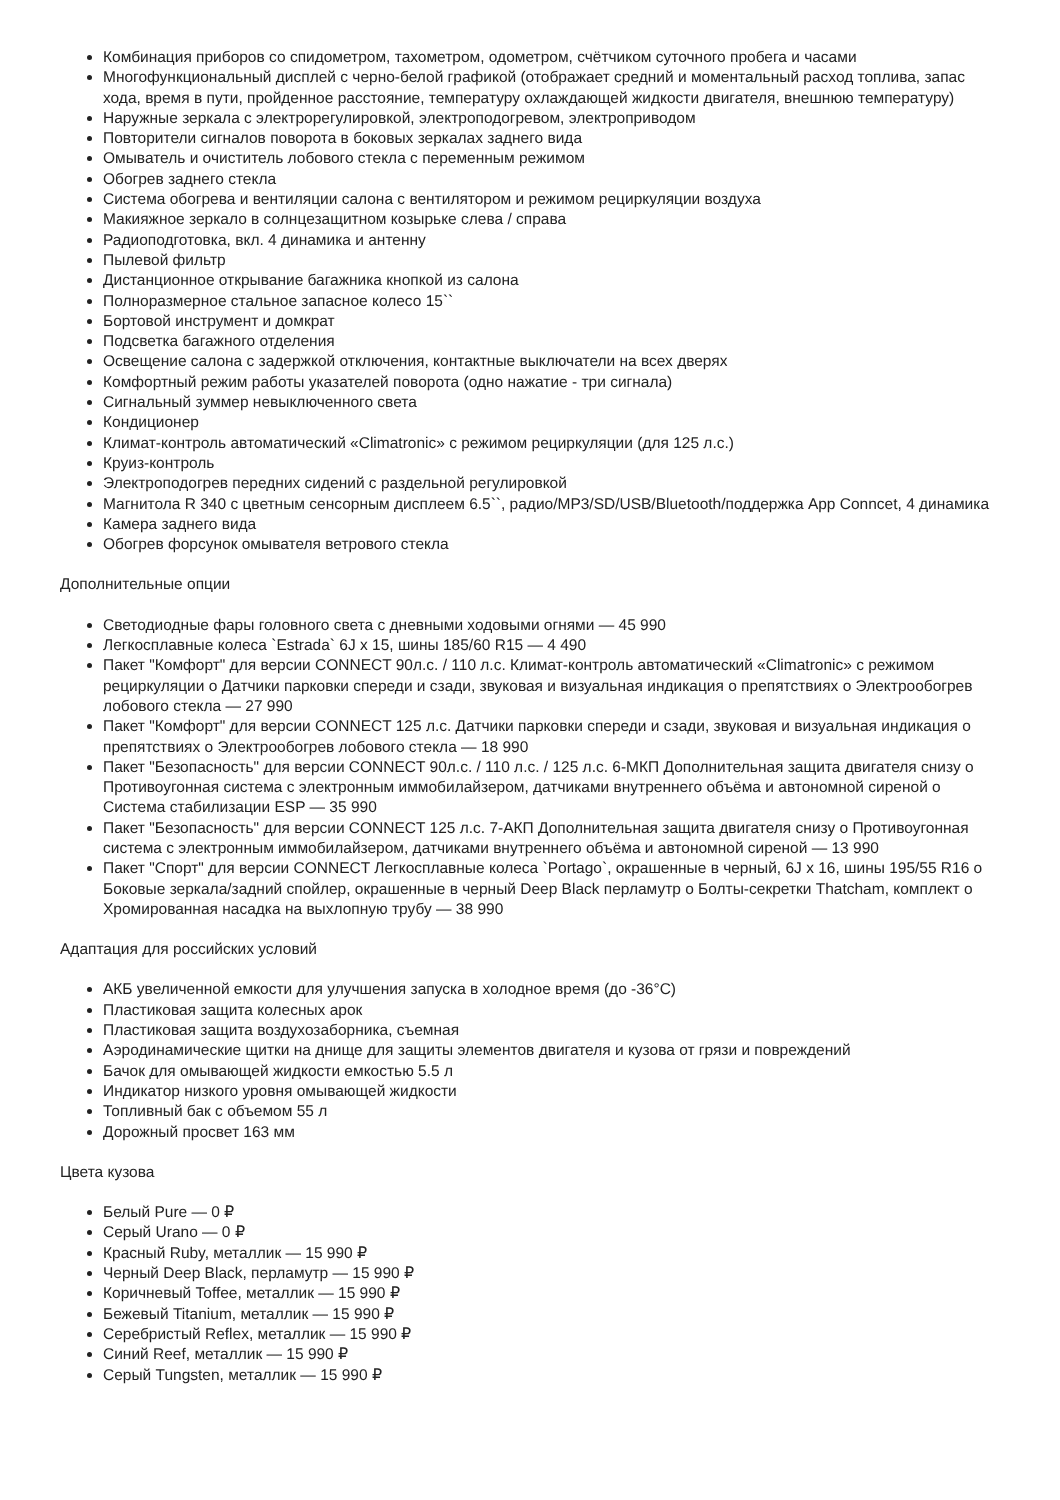Комбинация приборов со спидометром, тахометром, одометром, счётчиком суточного пробега и часами
Многофункциональный дисплей с черно-белой графикой (отображает средний и моментальный расход топлива, запас хода, время в пути, пройденное расстояние, температуру охлаждающей жидкости двигателя, внешнюю температуру)
Наружные зеркала с электрорегулировкой, электроподогревом, электроприводом
Повторители сигналов поворота в боковых зеркалах заднего вида
Омыватель и очиститель лобового стекла с переменным режимом
Обогрев заднего стекла
Система обогрева и вентиляции салона с вентилятором и режимом рециркуляции воздуха
Макияжное зеркало в солнцезащитном козырьке слева / справа
Радиоподготовка, вкл. 4 динамика и антенну
Пылевой фильтр
Дистанционное открывание багажника кнопкой из салона
Полноразмерное стальное запасное колесо 15``
Бортовой инструмент и домкрат
Подсветка багажного отделения
Освещение салона с задержкой отключения, контактные выключатели на всех дверях
Комфортный режим работы указателей поворота (одно нажатие - три сигнала)
Сигнальный зуммер невыключенного света
Кондиционер
Климат-контроль автоматический «Climatronic» с режимом рециркуляции (для 125 л.с.)
Круиз-контроль
Электроподогрев передних сидений с раздельной регулировкой
Магнитола R 340 с цветным сенсорным дисплеем 6.5``, радио/MP3/SD/USB/Bluetooth/поддержка App Conncet, 4 динамика
Камера заднего вида
Обогрев форсунок омывателя ветрового стекла
Дополнительные опции
Светодиодные фары головного света с дневными ходовыми огнями — 45 990
Легкосплавные колеса `Estrada` 6J x 15, шины 185/60 R15 — 4 490
Пакет "Комфорт" для версии CONNECT 90л.с. / 110 л.с. Климат-контроль автоматический «Climatronic» с режимом рециркуляции o Датчики парковки спереди и сзади, звуковая и визуальная индикация о препятствиях o Электрообогрев лобового стекла — 27 990
Пакет "Комфорт" для версии CONNECT 125 л.с. Датчики парковки спереди и сзади, звуковая и визуальная индикация о препятствиях o Электрообогрев лобового стекла — 18 990
Пакет "Безопасность" для версии CONNECT 90л.с. / 110 л.с. / 125 л.с. 6-МКП Дополнительная защита двигателя снизу o Противоугонная система с электронным иммобилайзером, датчиками внутреннего объёма и автономной сиреной o Система стабилизации ESP — 35 990
Пакет "Безопасность" для версии CONNECT 125 л.с. 7-АКП Дополнительная защита двигателя снизу o Противоугонная система с электронным иммобилайзером, датчиками внутреннего объёма и автономной сиреной — 13 990
Пакет "Спорт" для версии CONNECT Легкосплавные колеса `Portago`, окрашенные в черный, 6J x 16, шины 195/55 R16 o Боковые зеркала/задний спойлер, окрашенные в черный Deep Black перламутр o Болты-секретки Thatcham, комплект o Хромированная насадка на выхлопную трубу — 38 990
Адаптация для российских условий
АКБ увеличенной емкости для улучшения запуска в холодное время (до -36°C)
Пластиковая защита колесных арок
Пластиковая защита воздухозаборника, съемная
Аэродинамические щитки на днище для защиты элементов двигателя и кузова от грязи и повреждений
Бачок для омывающей жидкости емкостью 5.5 л
Индикатор низкого уровня омывающей жидкости
Топливный бак с объемом 55 л
Дорожный просвет 163 мм
Цвета кузова
Белый Pure — 0 ₽
Серый Urano — 0 ₽
Красный Ruby, металлик — 15 990 ₽
Черный Deep Black, перламутр — 15 990 ₽
Коричневый Toffee, металлик — 15 990 ₽
Бежевый Titanium, металлик — 15 990 ₽
Серебристый Reflex, металлик — 15 990 ₽
Синий Reef, металлик — 15 990 ₽
Серый Tungsten, металлик — 15 990 ₽